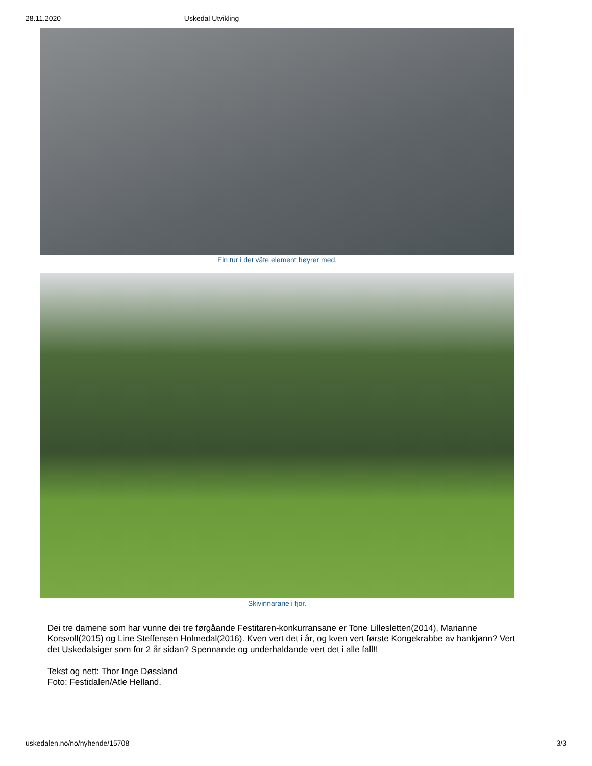28.11.2020 Uskedal Utvikling
Ein tur i det våte element høyrer med.
Skivinnarane i fjor.
Dei tre damene som har vunne dei tre førgåande Festitaren-konkurransane er Tone Lillesletten(2014), Marianne Korsvoll(2015) og Line Steffensen Holmedal(2016). Kven vert det i år, og kven vert første Kongekrabbe av hankjønn? Vert det Uskedalsiger som for 2 år sidan? Spennande og underhaldande vert det i alle fall!!
Tekst og nett: Thor Inge Døssland
Foto: Festidalen/Atle Helland.
uskedalen.no/no/nyhende/15708 3/3